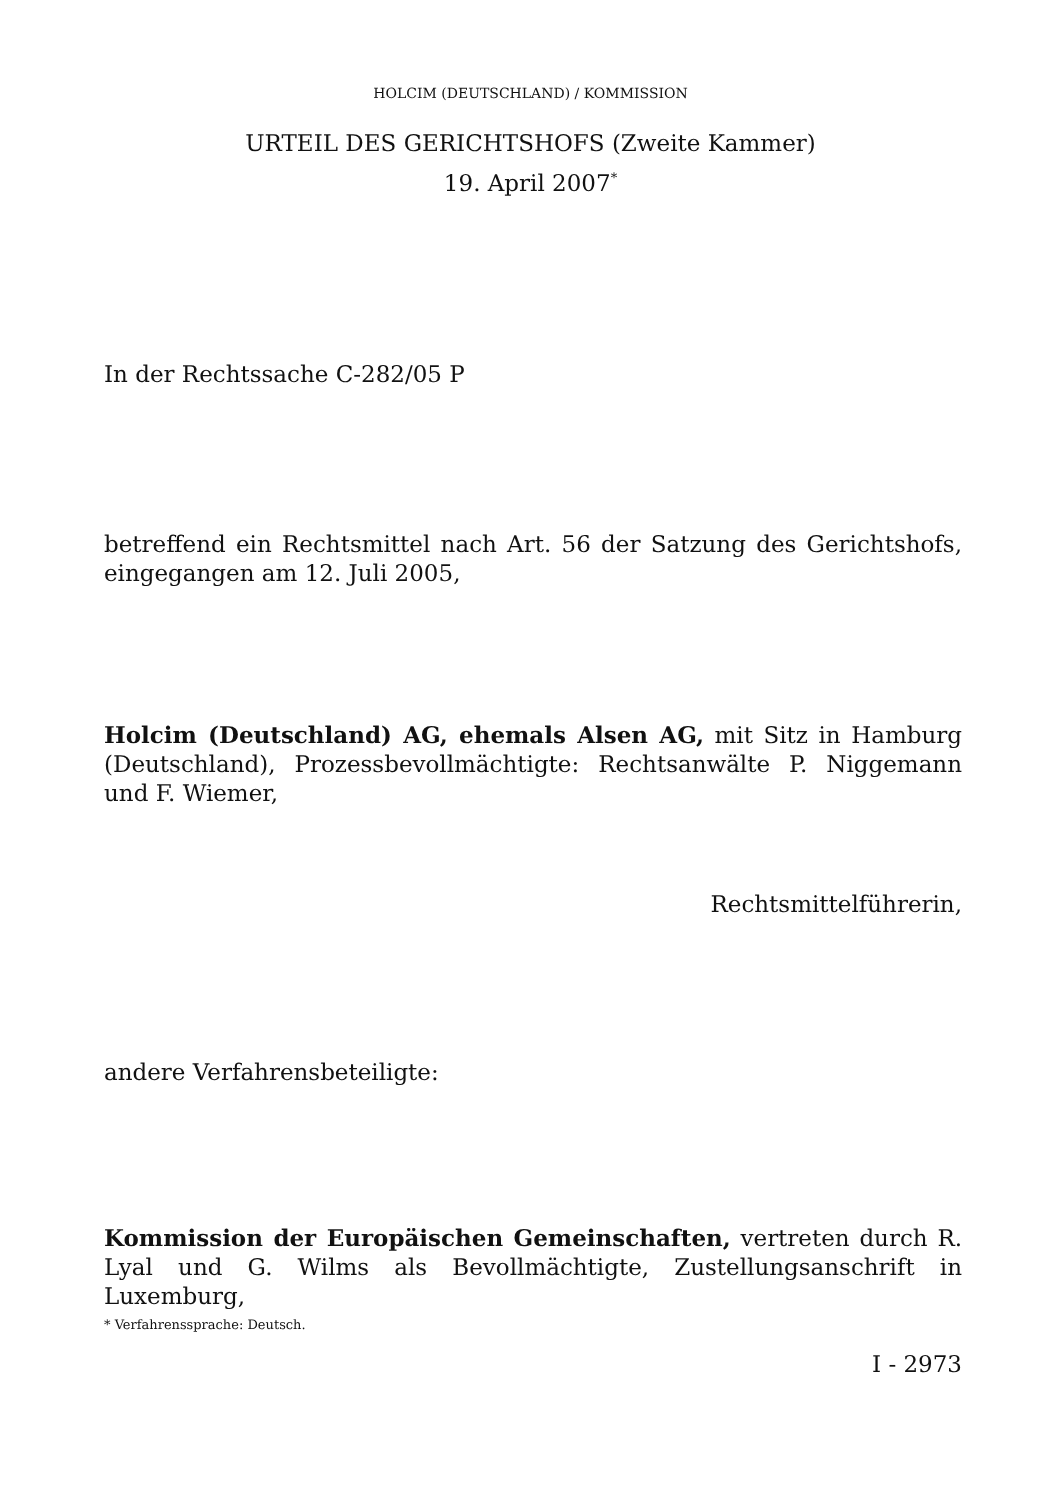HOLCIM (DEUTSCHLAND) / KOMMISSION
URTEIL DES GERICHTSHOFS (Zweite Kammer)
19. April 2007<sup>*</sup>
In der Rechtssache C-282/05 P
betreffend ein Rechtsmittel nach Art. 56 der Satzung des Gerichtshofs, eingegangen am 12. Juli 2005,
Holcim (Deutschland) AG, ehemals Alsen AG, mit Sitz in Hamburg (Deutschland), Prozessbevollmächtigte: Rechtsanwälte P. Niggemann und F. Wiemer,
Rechtsmittelführerin,
andere Verfahrensbeteiligte:
Kommission der Europäischen Gemeinschaften, vertreten durch R. Lyal und G. Wilms als Bevollmächtigte, Zustellungsanschrift in Luxemburg,
* Verfahrenssprache: Deutsch.
I - 2973